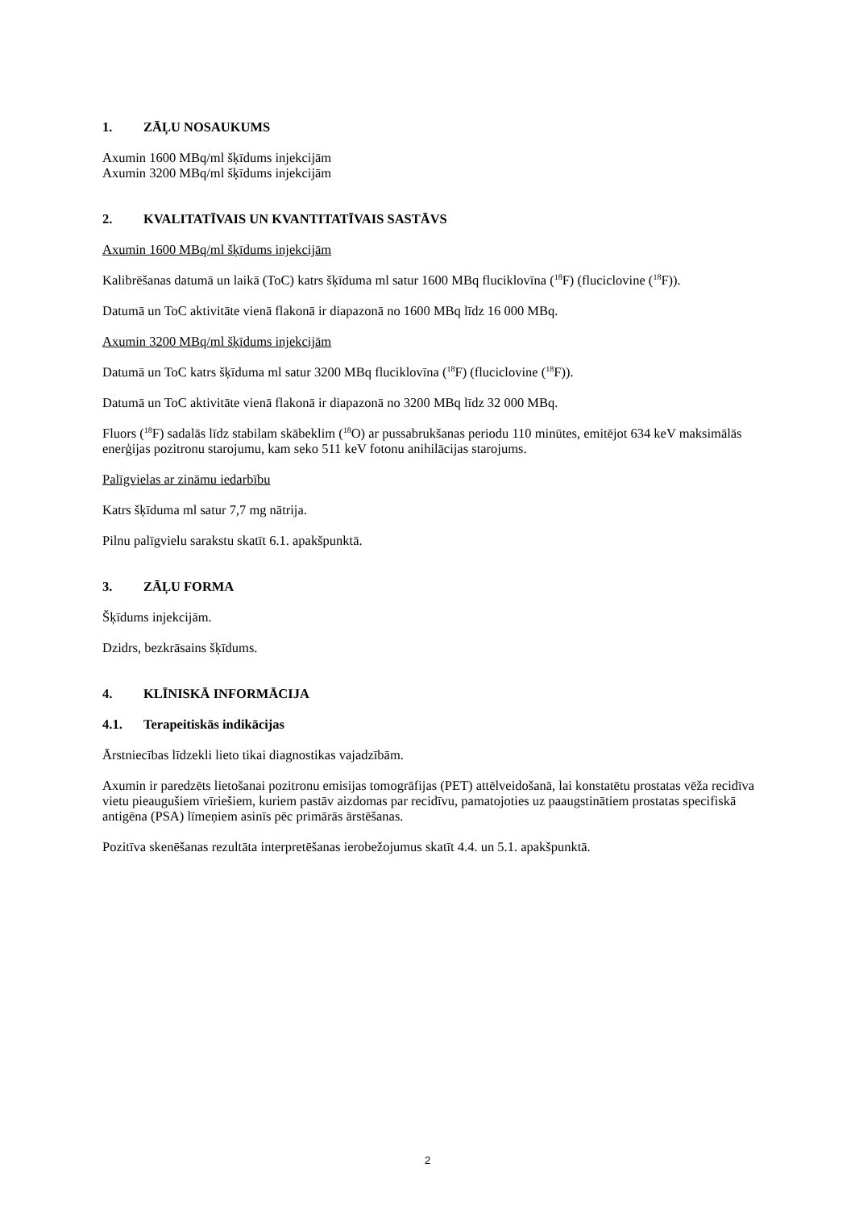1. ZĀĻU NOSAUKUMS
Axumin 1600 MBq/ml šķīdums injekcijām
Axumin 3200 MBq/ml šķīdums injekcijām
2. KVALITATĪVAIS UN KVANTITATĪVAIS SASTĀVS
Axumin 1600 MBq/ml šķīdums injekcijām
Kalibrēšanas datumā un laikā (ToC) katrs šķīduma ml satur 1600 MBq fluciklovīna (<sup>18</sup>F) (fluciclovine (<sup>18</sup>F)).
Datumā un ToC aktivitāte vienā flakonā ir diapazonā no 1600 MBq līdz 16 000 MBq.
Axumin 3200 MBq/ml šķīdums injekcijām
Datumā un ToC katrs šķīduma ml satur 3200 MBq fluciklovīna (<sup>18</sup>F) (fluciclovine (<sup>18</sup>F)).
Datumā un ToC aktivitāte vienā flakonā ir diapazonā no 3200 MBq līdz 32 000 MBq.
Fluors (<sup>18</sup>F) sadalās līdz stabilam skābeklim (<sup>18</sup>O) ar pussabrukšanas periodu 110 minūtes, emitējot 634 keV maksimālās enerģijas pozitronu starojumu, kam seko 511 keV fotonu anihilācijas starojums.
Palīgvielas ar zināmu iedarbību
Katrs šķīduma ml satur 7,7 mg nātrija.
Pilnu palīgvielu sarakstu skatīt 6.1. apakšpunktā.
3. ZĀĻU FORMA
Šķīdums injekcijām.
Dzidrs, bezkrāsains šķīdums.
4. KLĪNISKĀ INFORMĀCIJA
4.1. Terapeitiskās indikācijas
Ārstniecības līdzekli lieto tikai diagnostikas vajadzībām.
Axumin ir paredzēts lietošanai pozitronu emisijas tomogrāfijas (PET) attēlveidošanā, lai konstatētu prostatas vēža recidīva vietu pieaugušiem vīriešiem, kuriem pastāv aizdomas par recidīvu, pamatojoties uz paaugstinātiem prostatas specifiskā antigēna (PSA) līmeņiem asinīs pēc primārās ārstēšanas.
Pozitīva skenēšanas rezultāta interpretēšanas ierobežojumus skatīt 4.4. un 5.1. apakšpunktā.
2